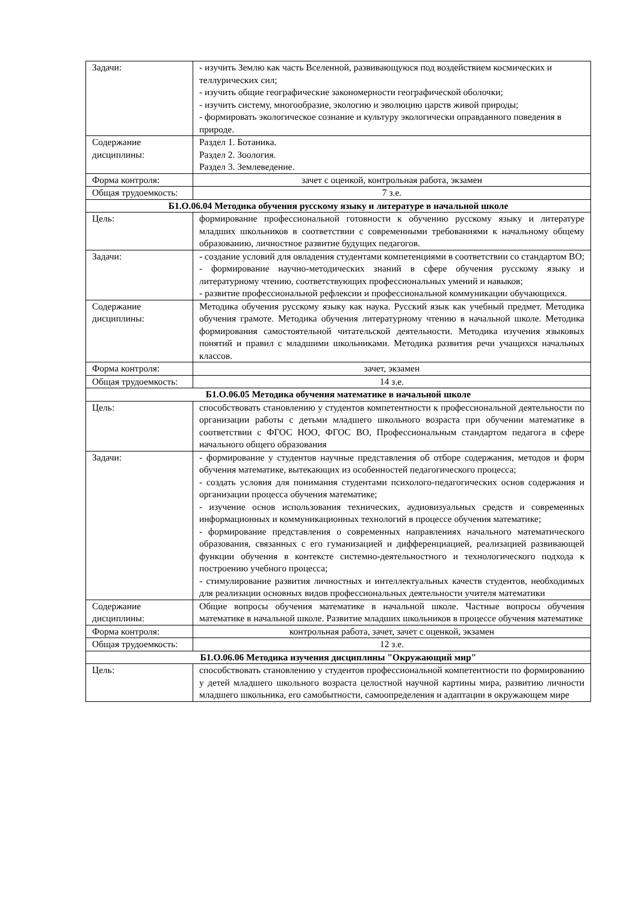| Задачи: | - изучить Землю как часть Вселенной, развивающуюся под воздействием космических и теллурических сил; - изучить общие географические закономерности географической оболочки; - изучить систему, многообразие, экологию и эволюцию царств живой природы; - формировать экологическое сознание и культуру экологически оправданного поведения в природе. |
| Содержание дисциплины: | Раздел 1. Ботаника. Раздел 2. Зоология. Раздел 3. Землеведение. |
| Форма контроля: | зачет с оценкой, контрольная работа, экзамен |
| Общая трудоемкость: | 7 з.е. |
| Б1.О.06.04 Методика обучения русскому языку и литературе в начальной школе | |
| Цель: | формирование профессиональной готовности к обучению русскому языку и литературе младших школьников в соответствии с современными требованиями к начальному общему образованию, личностное развитие будущих педагогов. |
| Задачи: | - создание условий для овладения студентами компетенциями в соответствии со стандартом ВО; - формирование научно-методических знаний в сфере обучения русскому языку и литературному чтению, соответствующих профессиональных умений и навыков; - развитие профессиональной рефлексии и профессиональной коммуникации обучающихся. |
| Содержание дисциплины: | Методика обучения русскому языку как наука. Русский язык как учебный предмет. Методика обучения грамоте. Методика обучения литературному чтению в начальной школе. Методика формирования самостоятельной читательской деятельности. Методика изучения языковых понятий и правил с младшими школьниками. Методика развития речи учащихся начальных классов. |
| Форма контроля: | зачет, экзамен |
| Общая трудоемкость: | 14 з.е. |
| Б1.О.06.05 Методика обучения математике в начальной школе | |
| Цель: | способствовать становлению у студентов компетентности к профессиональной деятельности по организации работы с детьми младшего школьного возраста при обучении математике в соответствии с ФГОС НОО, ФГОС ВО, Профессиональным стандартом педагога в сфере начального общего образования |
| Задачи: | - формирование у студентов научные представления об отборе содержания, методов и форм обучения математике, вытекающих из особенностей педагогического процесса; - создать условия для понимания студентами психолого-педагогических основ содержания и организации процесса обучения математике; - изучение основ использования технических, аудиовизуальных средств и современных информационных и коммуникационных технологий в процессе обучения математике; - формирование представления о современных направлениях начального математического образования, связанных с его гуманизацией и дифференциацией, реализацией развивающей функции обучения в контексте системно-деятельностного и технологического подхода к построению учебного процесса; - стимулирование развития личностных и интеллектуальных качеств студентов, необходимых для реализации основных видов профессиональных деятельности учителя математики |
| Содержание дисциплины: | Общие вопросы обучения математике в начальной школе. Частные вопросы обучения математике в начальной школе. Развитие младших школьников в процессе обучения математике |
| Форма контроля: | контрольная работа, зачет, зачет с оценкой, экзамен |
| Общая трудоемкость: | 12 з.е. |
| Б1.О.06.06 Методика изучения дисциплины "Окружающий мир" | |
| Цель: | способствовать становлению у студентов профессиональной компетентности по формированию у детей младшего школьного возраста целостной научной картины мира, развитию личности младшего школьника, его самобытности, самоопределения и адаптации в окружающем мире |